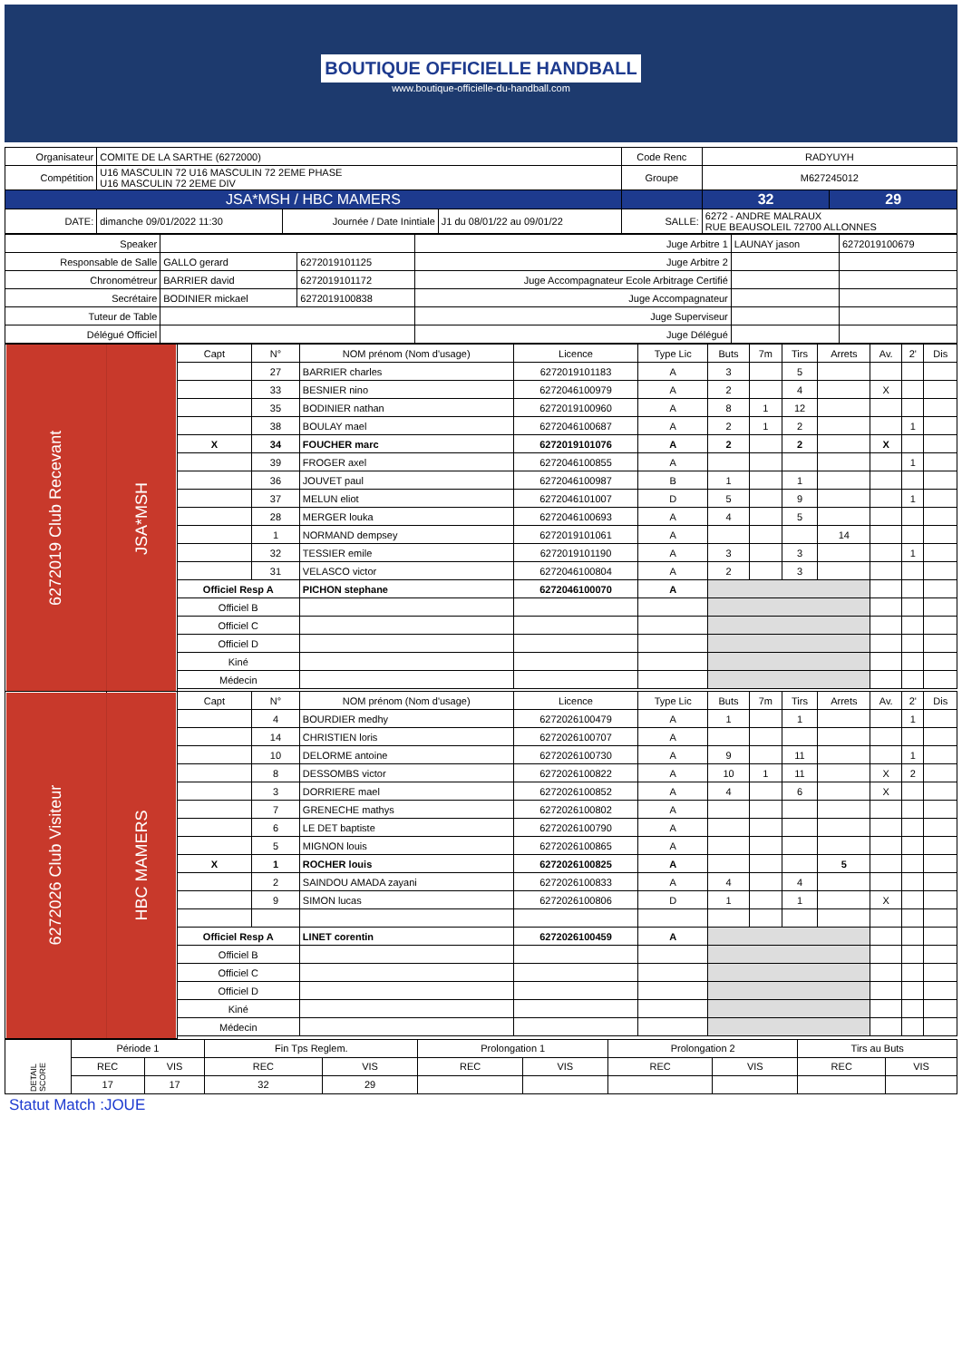BOUTIQUE OFFICIELLE HANDBALL
www.boutique-officielle-du-handball.com
| Organisateur | COMITE DE LA SARTHE (6272000) | | | Code Renc | RADYUYH | |
| Compétition | U16 MASCULIN 72 U16 MASCULIN 72 2EME PHASE U16 MASCULIN 72 2EME DIV | | | Groupe | M627245012 | |
| JSA*MSH / HBC MAMERS | | | | | 32 | 29 |
| DATE: | dimanche 09/01/2022 11:30 | Journée / Date Inintiale | J1 du 08/01/22 au 09/01/22 | SALLE: | 6272 - ANDRE MALRAUX RUE BEAUSOLEIL 72700 ALLONNES | |
| Speaker | | | Juge Arbitre 1 | LAUNAY jason | 6272019100679 |
| Responsable de Salle | GALLO gerard | 6272019101125 | Juge Arbitre 2 | | |
| Chronométreur | BARRIER david | 6272019101172 | Juge Accompagnateur Ecole Arbitrage Certifié | | |
| Secrétaire | BODINIER mickael | 6272019100838 | Juge Accompagnateur | | |
| Tuteur de Table | | | Juge Superviseur | | |
| Délégué Officiel | | | Juge Délégué | | |
| 6272019 Club Recevant | JSA*MSH | Capt | N° | NOM prénom (Nom d'usage) | Licence | Type Lic | Buts | 7m | Tirs | Arrets | Av. | 2' | Dis |
| | | | 27 | BARRIER charles | 6272019101183 | A | 3 | | 5 | | | | |
| | | | 33 | BESNIER nino | 6272046100979 | A | 2 | | 4 | | X | | |
| | | | 35 | BODINIER nathan | 6272019100960 | A | 8 | 1 | 12 | | | | |
| | | | 38 | BOULAY mael | 6272046100687 | A | 2 | 1 | 2 | | | 1 | |
| | | X | 34 | FOUCHER marc | 6272019101076 | A | 2 | | 2 | | X | | |
| | | | 39 | FROGER axel | 6272046100855 | A | | | | | | 1 | |
| | | | 36 | JOUVET paul | 6272046100987 | B | 1 | | 1 | | | | |
| | | | 37 | MELUN eliot | 6272046101007 | D | 5 | | 9 | | | 1 | |
| | | | 28 | MERGER louka | 6272046100693 | A | 4 | | 5 | | | | |
| | | | 1 | NORMAND dempsey | 6272019101061 | A | | | | 14 | | | |
| | | | 32 | TESSIER emile | 6272019101190 | A | 3 | | 3 | | | 1 | |
| | | | 31 | VELASCO victor | 6272046100804 | A | 2 | | 3 | | | | |
| | | Officiel Resp A | | PICHON stephane | 6272046100070 | A | | | | | | | |
| | | Officiel B | | | | | | | | | | | |
| | | Officiel C | | | | | | | | | | | |
| | | Officiel D | | | | | | | | | | | |
| | | Kiné | | | | | | | | | | | |
| | | Médecin | | | | | | | | | | | |
| 6272026 Club Visiteur | HBC MAMERS | Capt | N° | NOM prénom (Nom d'usage) | Licence | Type Lic | Buts | 7m | Tirs | Arrets | Av. | 2' | Dis |
| | | | 4 | BOURDIER medhy | 6272026100479 | A | 1 | | 1 | | | 1 | |
| | | | 14 | CHRISTIEN loris | 6272026100707 | A | | | | | | | |
| | | | 10 | DELORME antoine | 6272026100730 | A | 9 | | 11 | | | 1 | |
| | | | 8 | DESSOMBS victor | 6272026100822 | A | 10 | 1 | 11 | | X | 2 | |
| | | | 3 | DORRIERE mael | 6272026100852 | A | 4 | | 6 | | X | | |
| | | | 7 | GRENECHE mathys | 6272026100802 | A | | | | | | | |
| | | | 6 | LE DET baptiste | 6272026100790 | A | | | | | | | |
| | | | 5 | MIGNON louis | 6272026100865 | A | | | | | | | |
| | | X | 1 | ROCHER louis | 6272026100825 | A | | | | 5 | | | |
| | | | 2 | SAINDOU AMADA zayani | 6272026100833 | A | 4 | | 4 | | | | |
| | | | 9 | SIMON lucas | 6272026100806 | D | 1 | | 1 | | X | | |
| | | Officiel Resp A | | LINET corentin | 6272026100459 | A | | | | | | | |
| | | Officiel B | | | | | | | | | | | |
| | | Officiel C | | | | | | | | | | | |
| | | Officiel D | | | | | | | | | | | |
| | | Kiné | | | | | | | | | | | |
| | | Médecin | | | | | | | | | | | |
| DETAIL SCORE | Période 1 | | Fin Tps Reglem. | | Prolongation 1 | | Prolongation 2 | | Tirs au Buts | |
| | REC | VIS | REC | VIS | REC | VIS | REC | VIS | REC | VIS |
| | 17 | 17 | 32 | 29 | | | | | | |
Statut Match :JOUE